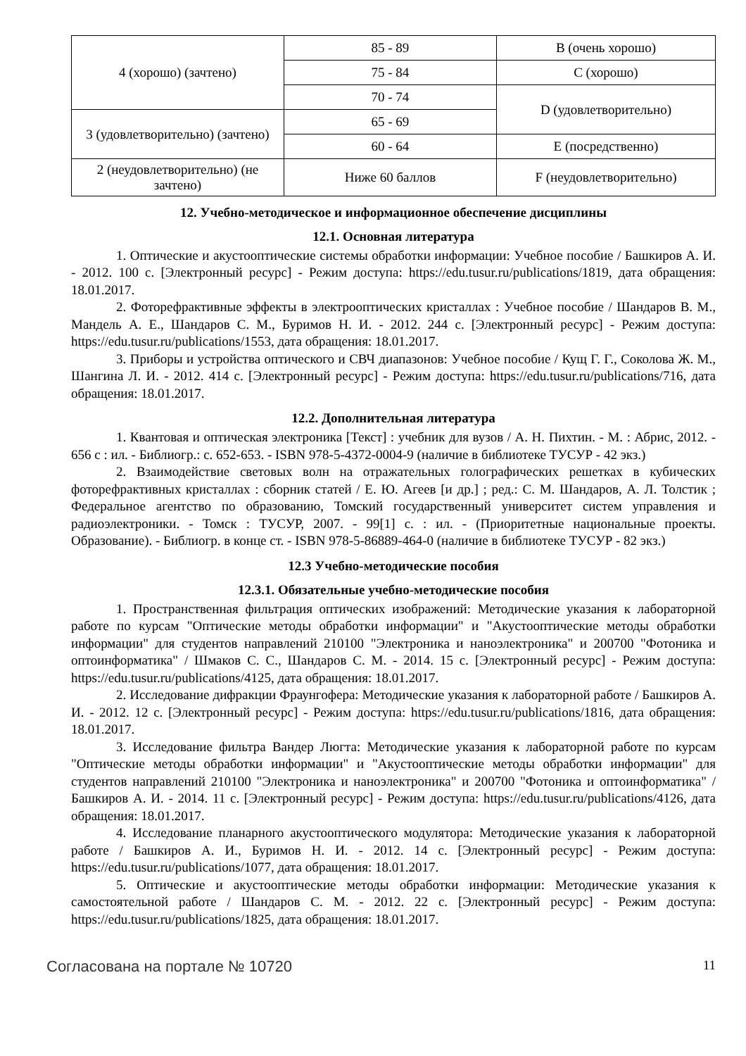| 4 (хорошо) (зачтено) | 85 - 89 | B (очень хорошо) |
| | 75 - 84 | C (хорошо) |
| | 70 - 74 | D (удовлетворительно) |
| 3 (удовлетворительно) (зачтено) | 65 - 69 | |
| | 60 - 64 | E (посредственно) |
| 2 (неудовлетворительно) (не зачтено) | Ниже 60 баллов | F (неудовлетворительно) |
12. Учебно-методическое и информационное обеспечение дисциплины
12.1. Основная литература
1. Оптические и акустооптические системы обработки информации: Учебное пособие / Башкиров А. И. - 2012. 100 с. [Электронный ресурс] - Режим доступа: https://edu.tusur.ru/publications/1819, дата обращения: 18.01.2017.
2. Фоторефрактивные эффекты в электрооптических кристаллах : Учебное пособие / Шандаров В. М., Мандель А. Е., Шандаров С. М., Буримов Н. И. - 2012. 244 с. [Электронный ресурс] - Режим доступа: https://edu.tusur.ru/publications/1553, дата обращения: 18.01.2017.
3. Приборы и устройства оптического и СВЧ диапазонов: Учебное пособие / Кущ Г. Г., Соколова Ж. М., Шангина Л. И. - 2012. 414 с. [Электронный ресурс] - Режим доступа: https://edu.tusur.ru/publications/716, дата обращения: 18.01.2017.
12.2. Дополнительная литература
1. Квантовая и оптическая электроника [Текст] : учебник для вузов / А. Н. Пихтин. - М. : Абрис, 2012. - 656 с : ил. - Библиогр.: с. 652-653. - ISBN 978-5-4372-0004-9 (наличие в библиотеке ТУСУР - 42 экз.)
2. Взаимодействие световых волн на отражательных голографических решетках в кубических фоторефрактивных кристаллах : сборник статей / Е. Ю. Агеев [и др.] ; ред.: С. М. Шандаров, А. Л. Толстик ; Федеральное агентство по образованию, Томский государственный университет систем управления и радиоэлектроники. - Томск : ТУСУР, 2007. - 99[1] с. : ил. - (Приоритетные национальные проекты. Образование). - Библиогр. в конце ст. - ISBN 978-5-86889-464-0 (наличие в библиотеке ТУСУР - 82 экз.)
12.3 Учебно-методические пособия
12.3.1. Обязательные учебно-методические пособия
1. Пространственная фильтрация оптических изображений: Методические указания к лабораторной работе по курсам "Оптические методы обработки информации" и "Акустооптические методы обработки информации" для студентов направлений 210100 "Электроника и наноэлектроника" и 200700 "Фотоника и оптоинформатика" / Шмаков С. С., Шандаров С. М. - 2014. 15 с. [Электронный ресурс] - Режим доступа: https://edu.tusur.ru/publications/4125, дата обращения: 18.01.2017.
2. Исследование дифракции Фраунгофера: Методические указания к лабораторной работе / Башкиров А. И. - 2012. 12 с. [Электронный ресурс] - Режим доступа: https://edu.tusur.ru/publications/1816, дата обращения: 18.01.2017.
3. Исследование фильтра Вандер Люгта: Методические указания к лабораторной работе по курсам "Оптические методы обработки информации" и "Акустооптические методы обработки информации" для студентов направлений 210100 "Электроника и наноэлектроника" и 200700 "Фотоника и оптоинформатика" / Башкиров А. И. - 2014. 11 с. [Электронный ресурс] - Режим доступа: https://edu.tusur.ru/publications/4126, дата обращения: 18.01.2017.
4. Исследование планарного акустооптического модулятора: Методические указания к лабораторной работе / Башкиров А. И., Буримов Н. И. - 2012. 14 с. [Электронный ресурс] - Режим доступа: https://edu.tusur.ru/publications/1077, дата обращения: 18.01.2017.
5. Оптические и акустооптические методы обработки информации: Методические указания к самостоятельной работе / Шандаров С. М. - 2012. 22 с. [Электронный ресурс] - Режим доступа: https://edu.tusur.ru/publications/1825, дата обращения: 18.01.2017.
Согласована на портале № 10720 11